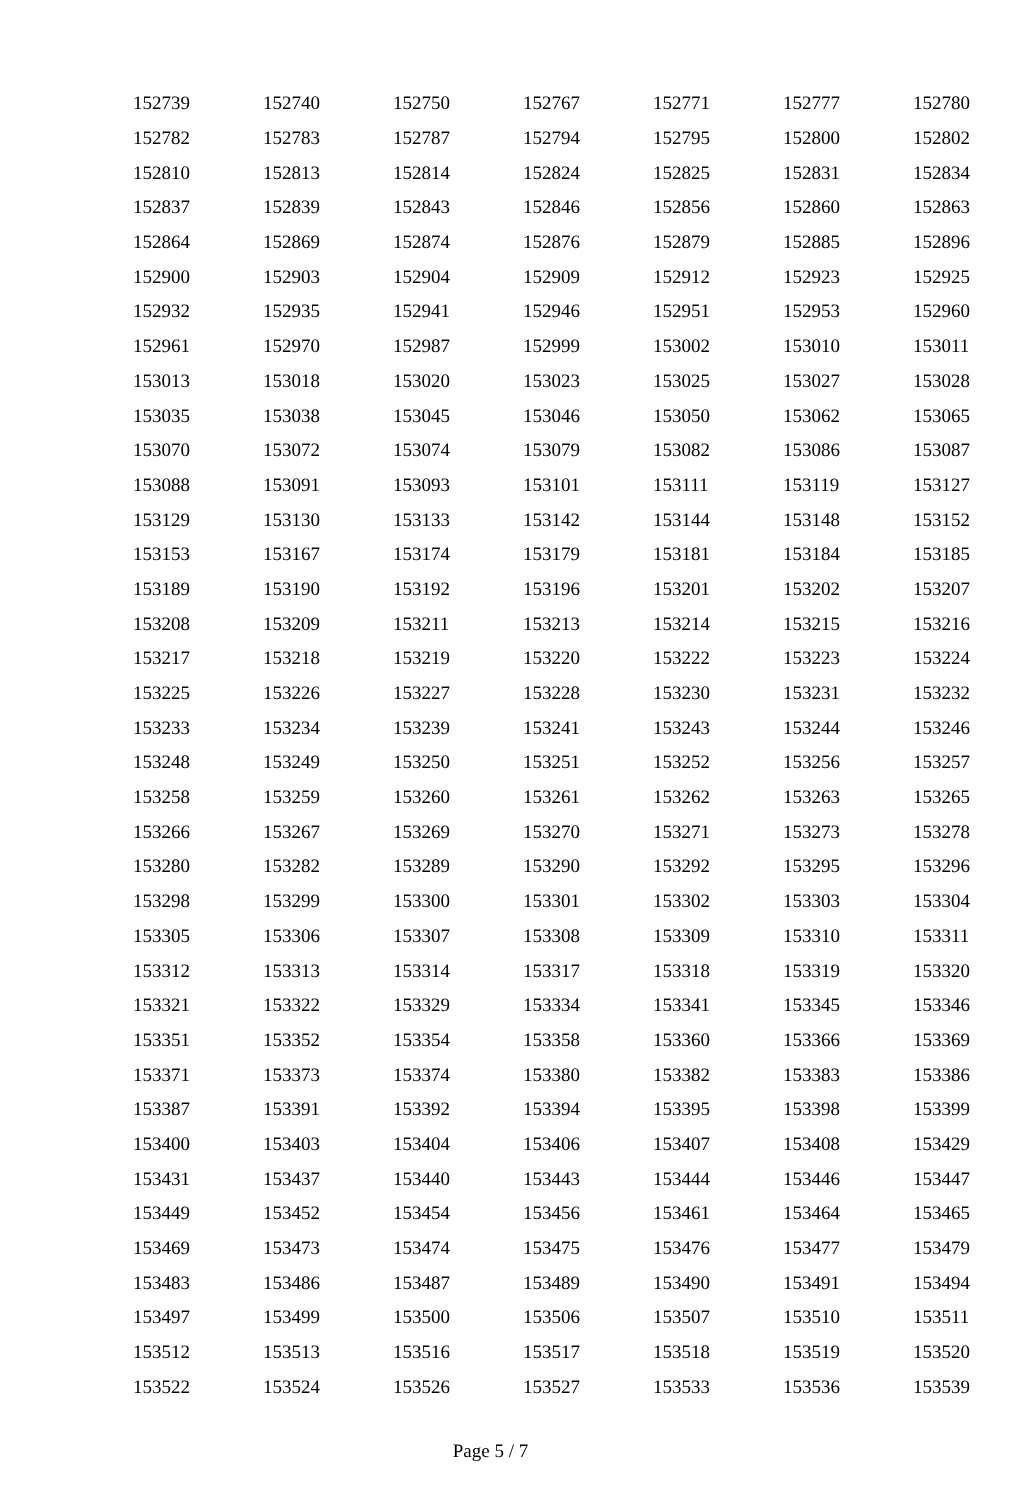| 152739 | 152740 | 152750 | 152767 | 152771 | 152777 | 152780 |
| 152782 | 152783 | 152787 | 152794 | 152795 | 152800 | 152802 |
| 152810 | 152813 | 152814 | 152824 | 152825 | 152831 | 152834 |
| 152837 | 152839 | 152843 | 152846 | 152856 | 152860 | 152863 |
| 152864 | 152869 | 152874 | 152876 | 152879 | 152885 | 152896 |
| 152900 | 152903 | 152904 | 152909 | 152912 | 152923 | 152925 |
| 152932 | 152935 | 152941 | 152946 | 152951 | 152953 | 152960 |
| 152961 | 152970 | 152987 | 152999 | 153002 | 153010 | 153011 |
| 153013 | 153018 | 153020 | 153023 | 153025 | 153027 | 153028 |
| 153035 | 153038 | 153045 | 153046 | 153050 | 153062 | 153065 |
| 153070 | 153072 | 153074 | 153079 | 153082 | 153086 | 153087 |
| 153088 | 153091 | 153093 | 153101 | 153111 | 153119 | 153127 |
| 153129 | 153130 | 153133 | 153142 | 153144 | 153148 | 153152 |
| 153153 | 153167 | 153174 | 153179 | 153181 | 153184 | 153185 |
| 153189 | 153190 | 153192 | 153196 | 153201 | 153202 | 153207 |
| 153208 | 153209 | 153211 | 153213 | 153214 | 153215 | 153216 |
| 153217 | 153218 | 153219 | 153220 | 153222 | 153223 | 153224 |
| 153225 | 153226 | 153227 | 153228 | 153230 | 153231 | 153232 |
| 153233 | 153234 | 153239 | 153241 | 153243 | 153244 | 153246 |
| 153248 | 153249 | 153250 | 153251 | 153252 | 153256 | 153257 |
| 153258 | 153259 | 153260 | 153261 | 153262 | 153263 | 153265 |
| 153266 | 153267 | 153269 | 153270 | 153271 | 153273 | 153278 |
| 153280 | 153282 | 153289 | 153290 | 153292 | 153295 | 153296 |
| 153298 | 153299 | 153300 | 153301 | 153302 | 153303 | 153304 |
| 153305 | 153306 | 153307 | 153308 | 153309 | 153310 | 153311 |
| 153312 | 153313 | 153314 | 153317 | 153318 | 153319 | 153320 |
| 153321 | 153322 | 153329 | 153334 | 153341 | 153345 | 153346 |
| 153351 | 153352 | 153354 | 153358 | 153360 | 153366 | 153369 |
| 153371 | 153373 | 153374 | 153380 | 153382 | 153383 | 153386 |
| 153387 | 153391 | 153392 | 153394 | 153395 | 153398 | 153399 |
| 153400 | 153403 | 153404 | 153406 | 153407 | 153408 | 153429 |
| 153431 | 153437 | 153440 | 153443 | 153444 | 153446 | 153447 |
| 153449 | 153452 | 153454 | 153456 | 153461 | 153464 | 153465 |
| 153469 | 153473 | 153474 | 153475 | 153476 | 153477 | 153479 |
| 153483 | 153486 | 153487 | 153489 | 153490 | 153491 | 153494 |
| 153497 | 153499 | 153500 | 153506 | 153507 | 153510 | 153511 |
| 153512 | 153513 | 153516 | 153517 | 153518 | 153519 | 153520 |
| 153522 | 153524 | 153526 | 153527 | 153533 | 153536 | 153539 |
Page 5 / 7